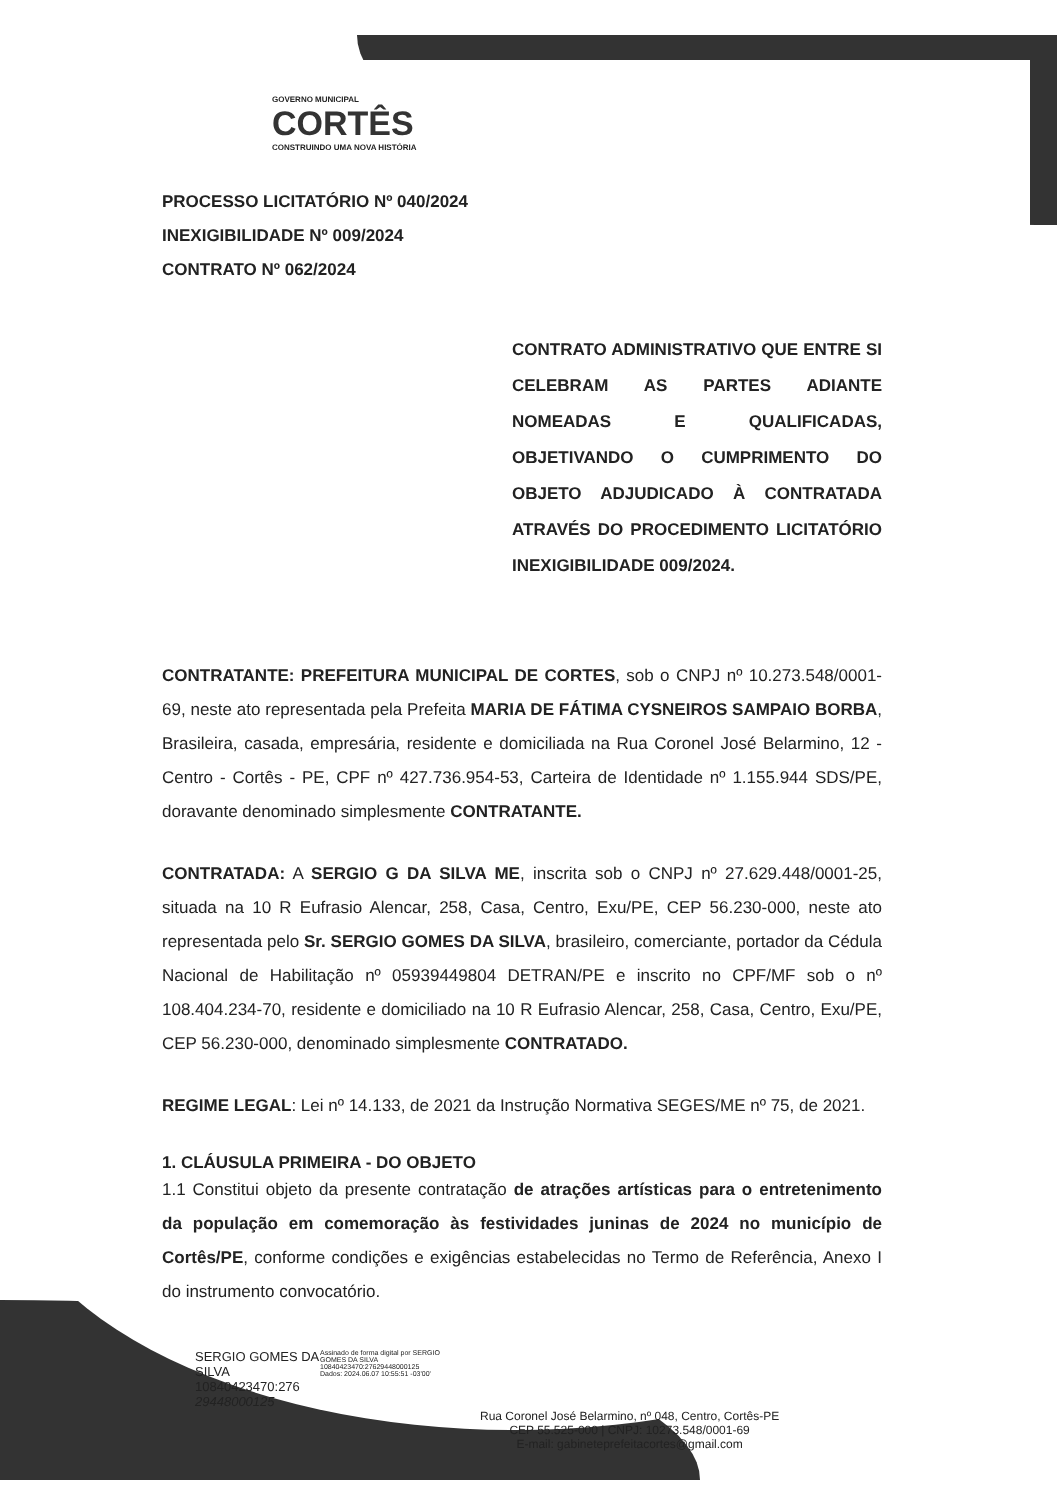GOVERNO MUNICIPAL
CORTÊS
CONSTRUINDO UMA NOVA HISTÓRIA
PROCESSO LICITATÓRIO Nº 040/2024
INEXIGIBILIDADE Nº 009/2024
CONTRATO Nº 062/2024
CONTRATO ADMINISTRATIVO QUE ENTRE SI CELEBRAM AS PARTES ADIANTE NOMEADAS E QUALIFICADAS, OBJETIVANDO O CUMPRIMENTO DO OBJETO ADJUDICADO À CONTRATADA ATRAVÉS DO PROCEDIMENTO LICITATÓRIO INEXIGIBILIDADE 009/2024.
CONTRATANTE: PREFEITURA MUNICIPAL DE CORTES, sob o CNPJ nº 10.273.548/0001-69, neste ato representada pela Prefeita MARIA DE FÁTIMA CYSNEIROS SAMPAIO BORBA, Brasileira, casada, empresária, residente e domiciliada na Rua Coronel José Belarmino, 12 - Centro - Cortês - PE, CPF nº 427.736.954-53, Carteira de Identidade nº 1.155.944 SDS/PE, doravante denominado simplesmente CONTRATANTE.
CONTRATADA: A SERGIO G DA SILVA ME, inscrita sob o CNPJ nº 27.629.448/0001-25, situada na 10 R Eufrasio Alencar, 258, Casa, Centro, Exu/PE, CEP 56.230-000, neste ato representada pelo Sr. SERGIO GOMES DA SILVA, brasileiro, comerciante, portador da Cédula Nacional de Habilitação nº 05939449804 DETRAN/PE e inscrito no CPF/MF sob o nº 108.404.234-70, residente e domiciliado na 10 R Eufrasio Alencar, 258, Casa, Centro, Exu/PE, CEP 56.230-000, denominado simplesmente CONTRATADO.
REGIME LEGAL: Lei nº 14.133, de 2021 da Instrução Normativa SEGES/ME nº 75, de 2021.
1. CLÁUSULA PRIMEIRA - DO OBJETO
1.1 Constitui objeto da presente contratação de atrações artísticas para o entretenimento da população em comemoração às festividades juninas de 2024 no município de Cortês/PE, conforme condições e exigências estabelecidas no Termo de Referência, Anexo I do instrumento convocatório.
SERGIO GOMES DA SILVA 10840423470:276 29448000125
Assinado de forma digital por SERGIO GOMES DA SILVA 10840423470:27629448000125
Dados: 2024.06.07 10:55:51 -03'00'
Rua Coronel José Belarmino, nº 048, Centro, Cortês-PE
CEP 55.525-000 | CNPJ: 10273.548/0001-69
E-mail: gabineteprefeitacortes@gmail.com